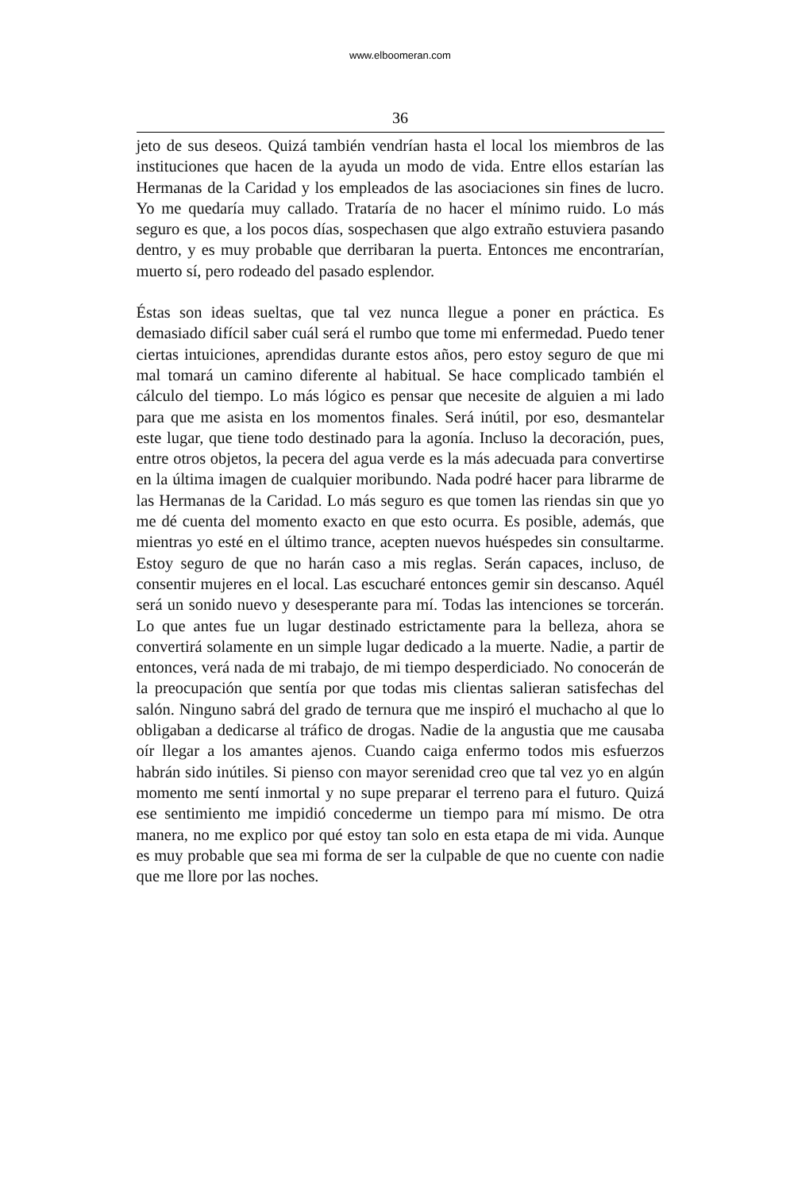www.elboomeran.com
36
jeto de sus deseos. Quizá también vendrían hasta el local los miembros de las instituciones que hacen de la ayuda un modo de vida. Entre ellos estarían las Hermanas de la Caridad y los empleados de las asociaciones sin fines de lucro. Yo me quedaría muy callado. Trataría de no hacer el mínimo ruido. Lo más seguro es que, a los pocos días, sospechasen que algo extraño estuviera pasando dentro, y es muy probable que derribaran la puerta. Entonces me encontrarían, muerto sí, pero rodeado del pasado esplendor.
Éstas son ideas sueltas, que tal vez nunca llegue a poner en práctica. Es demasiado difícil saber cuál será el rumbo que tome mi enfermedad. Puedo tener ciertas intuiciones, aprendidas durante estos años, pero estoy seguro de que mi mal tomará un camino diferente al habitual. Se hace complicado también el cálculo del tiempo. Lo más lógico es pensar que necesite de alguien a mi lado para que me asista en los momentos finales. Será inútil, por eso, desmantelar este lugar, que tiene todo destinado para la agonía. Incluso la decoración, pues, entre otros objetos, la pecera del agua verde es la más adecuada para convertirse en la última imagen de cualquier moribundo. Nada podré hacer para librarme de las Hermanas de la Caridad. Lo más seguro es que tomen las riendas sin que yo me dé cuenta del momento exacto en que esto ocurra. Es posible, además, que mientras yo esté en el último trance, acepten nuevos huéspedes sin consultarme. Estoy seguro de que no harán caso a mis reglas. Serán capaces, incluso, de consentir mujeres en el local. Las escucharé entonces gemir sin descanso. Aquél será un sonido nuevo y desesperante para mí. Todas las intenciones se torcerán. Lo que antes fue un lugar destinado estrictamente para la belleza, ahora se convertirá solamente en un simple lugar dedicado a la muerte. Nadie, a partir de entonces, verá nada de mi trabajo, de mi tiempo desperdiciado. No conocerán de la preocupación que sentía por que todas mis clientas salieran satisfechas del salón. Ninguno sabrá del grado de ternura que me inspiró el muchacho al que lo obligaban a dedicarse al tráfico de drogas. Nadie de la angustia que me causaba oír llegar a los amantes ajenos. Cuando caiga enfermo todos mis esfuerzos habrán sido inútiles. Si pienso con mayor serenidad creo que tal vez yo en algún momento me sentí inmortal y no supe preparar el terreno para el futuro. Quizá ese sentimiento me impidió concederme un tiempo para mí mismo. De otra manera, no me explico por qué estoy tan solo en esta etapa de mi vida. Aunque es muy probable que sea mi forma de ser la culpable de que no cuente con nadie que me llore por las noches.